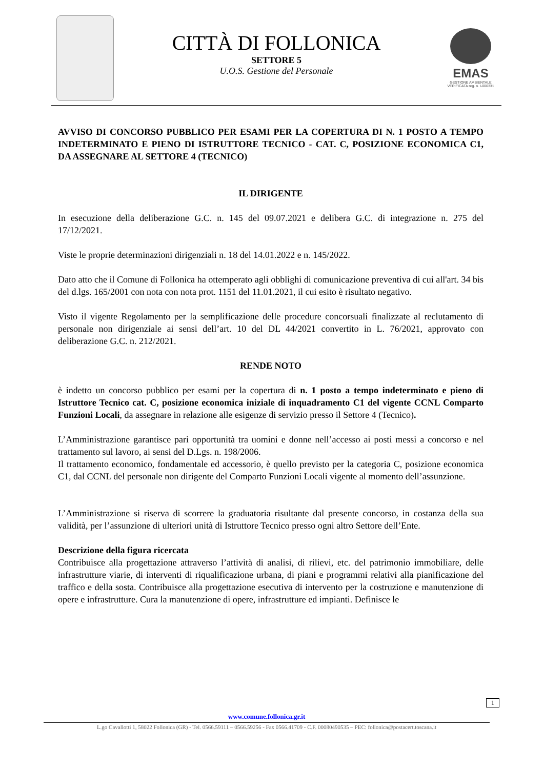CITTÀ DI FOLLONICA
SETTORE 5
U.O.S. Gestione del Personale
EMAS
GESTIONE AMBIENTALE VERIFICATA reg. n. I-000331
AVVISO DI CONCORSO PUBBLICO PER ESAMI PER LA COPERTURA DI N. 1 POSTO A TEMPO INDETERMINATO E PIENO DI ISTRUTTORE TECNICO - CAT. C, POSIZIONE ECONOMICA C1, DA ASSEGNARE AL SETTORE 4 (TECNICO)
IL DIRIGENTE
In esecuzione della deliberazione G.C. n. 145 del 09.07.2021 e delibera G.C. di integrazione n. 275 del 17/12/2021.
Viste le proprie determinazioni dirigenziali n. 18 del 14.01.2022 e n. 145/2022.
Dato atto che il Comune di Follonica ha ottemperato agli obblighi di comunicazione preventiva di cui all'art. 34 bis del d.lgs. 165/2001 con nota con nota prot. 1151 del 11.01.2021, il cui esito è risultato negativo.
Visto il vigente Regolamento per la semplificazione delle procedure concorsuali finalizzate al reclutamento di personale non dirigenziale ai sensi dell’art. 10 del DL 44/2021 convertito in L. 76/2021, approvato con deliberazione G.C. n. 212/2021.
RENDE NOTO
è indetto un concorso pubblico per esami per la copertura di n. 1 posto a tempo indeterminato e pieno di Istruttore Tecnico cat. C, posizione economica iniziale di inquadramento C1 del vigente CCNL Comparto Funzioni Locali, da assegnare in relazione alle esigenze di servizio presso il Settore 4 (Tecnico).
L’Amministrazione garantisce pari opportunità tra uomini e donne nell’accesso ai posti messi a concorso e nel trattamento sul lavoro, ai sensi del D.Lgs. n. 198/2006.
Il trattamento economico, fondamentale ed accessorio, è quello previsto per la categoria C, posizione economica C1, dal CCNL del personale non dirigente del Comparto Funzioni Locali vigente al momento dell’assunzione.
L’Amministrazione si riserva di scorrere la graduatoria risultante dal presente concorso, in costanza della sua validità, per l’assunzione di ulteriori unità di Istruttore Tecnico presso ogni altro Settore dell’Ente.
Descrizione della figura ricercata
Contribuisce alla progettazione attraverso l’attività di analisi, di rilievi, etc. del patrimonio immobiliare, delle infrastrutture viarie, di interventi di riqualificazione urbana, di piani e programmi relativi alla pianificazione del traffico e della sosta. Contribuisce alla progettazione esecutiva di intervento per la costruzione e manutenzione di opere e infrastrutture. Cura la manutenzione di opere, infrastrutture ed impianti. Definisce le
1
www.comune.follonica.gr.it
L.go Cavallotti 1, 58022 Follonica (GR) - Tel. 0566.59111 – 0566.59256 - Fax 0566.41709 - C.F. 00080490535 – PEC: follonica@postacert.toscana.it